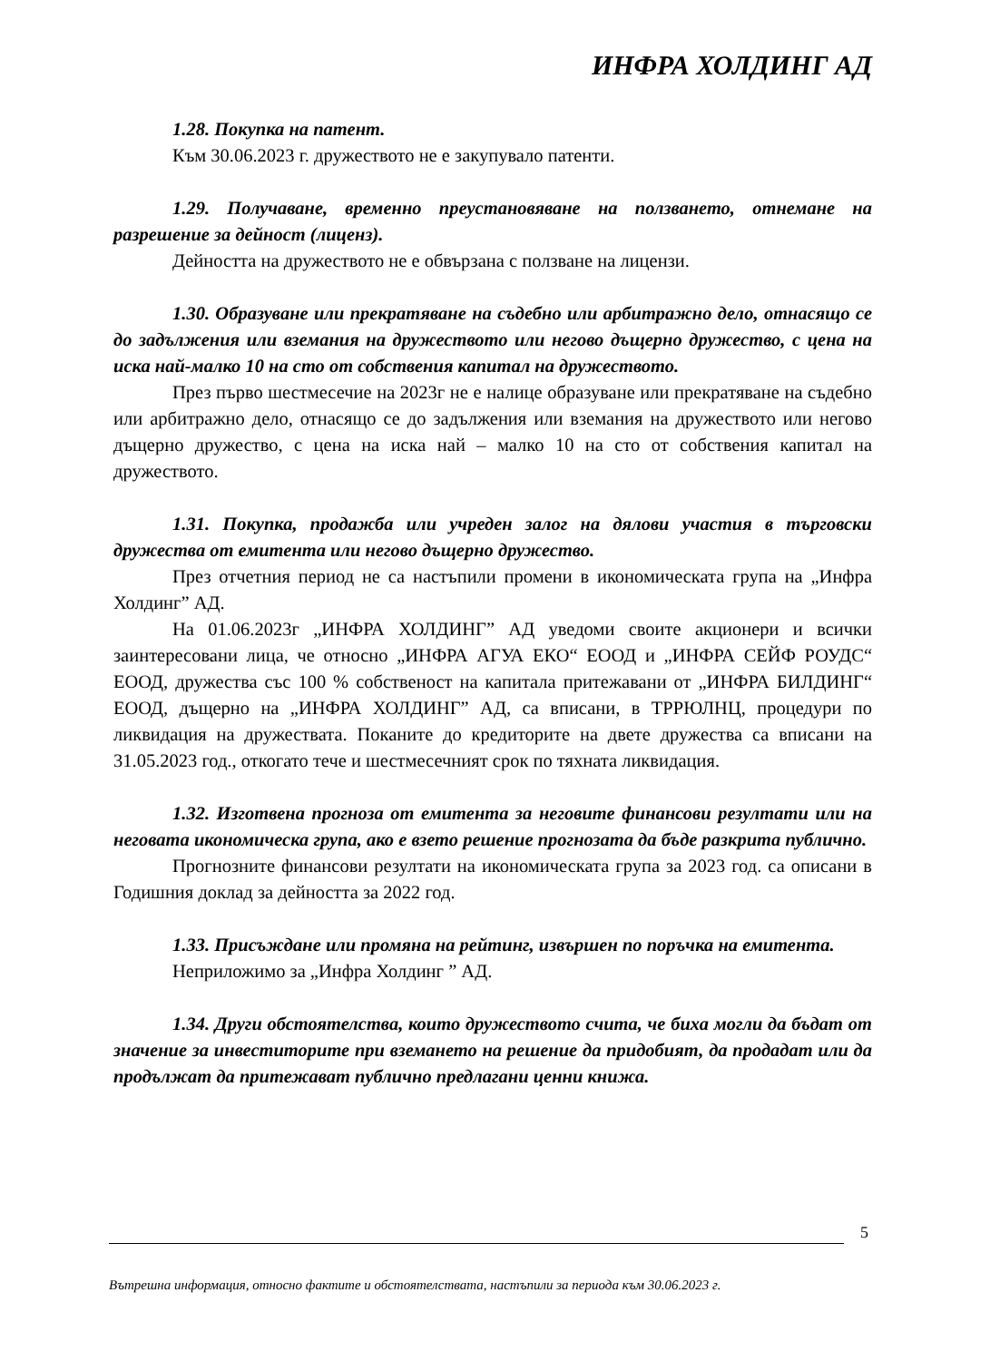ИНФРА ХОЛДИНГ АД
1.28. Покупка на патент.
Към 30.06.2023 г. дружеството не е закупувало патенти.
1.29. Получаване, временно преустановяване на ползването, отнемане на разрешение за дейност (лиценз).
Дейността на дружеството не е обвързана с ползване на лицензи.
1.30. Образуване или прекратяване на съдебно или арбитражно дело, отнасящо се до задължения или вземания на дружеството или негово дъщерно дружество, с цена на иска най-малко 10 на сто от собствения капитал на дружеството.
През първо шестмесечие на 2023г не е налице образуване или прекратяване на съдебно или арбитражно дело, отнасящо се до задължения или вземания на дружеството или негово дъщерно дружество, с цена на иска най – малко 10 на сто от собствения капитал на дружеството.
1.31. Покупка, продажба или учреден залог на дялови участия в търговски дружества от емитента или негово дъщерно дружество.
През отчетния период не са настъпили промени в икономическата група на „Инфра Холдинг” АД.
На 01.06.2023г „ИНФРА ХОЛДИНГ” АД уведоми своите акционери и всички заинтересовани лица, че относно „ИНФРА АГУА ЕКО“ ЕООД и „ИНФРА СЕЙФ РОУДС“ ЕООД, дружества със 100 % собственост на капитала притежавани от „ИНФРА БИЛДИНГ“ ЕООД, дъщерно на „ИНФРА ХОЛДИНГ” АД, са вписани, в ТРРЮЛНЦ, процедури по ликвидация на дружествата. Поканите до кредиторите на двете дружества са вписани на 31.05.2023 год., откогато тече и шестмесечният срок по тяхната ликвидация.
1.32. Изготвена прогноза от емитента за неговите финансови резултати или на неговата икономическа група, ако е взето решение прогнозата да бъде разкрита публично.
Прогнозните финансови резултати на икономическата група за 2023 год. са описани в Годишния доклад за дейността за 2022 год.
1.33. Присъждане или промяна на рейтинг, извършен по поръчка на емитента.
Неприложимо за „Инфра Холдинг ” АД.
1.34. Други обстоятелства, които дружеството счита, че биха могли да бъдат от значение за инвеститорите при вземането на решение да придобият, да продадат или да продължат да притежават публично предлагани ценни книжа.
5
Вътрешна информация, относно фактите и обстоятелствата, настъпили за периода към 30.06.2023 г.